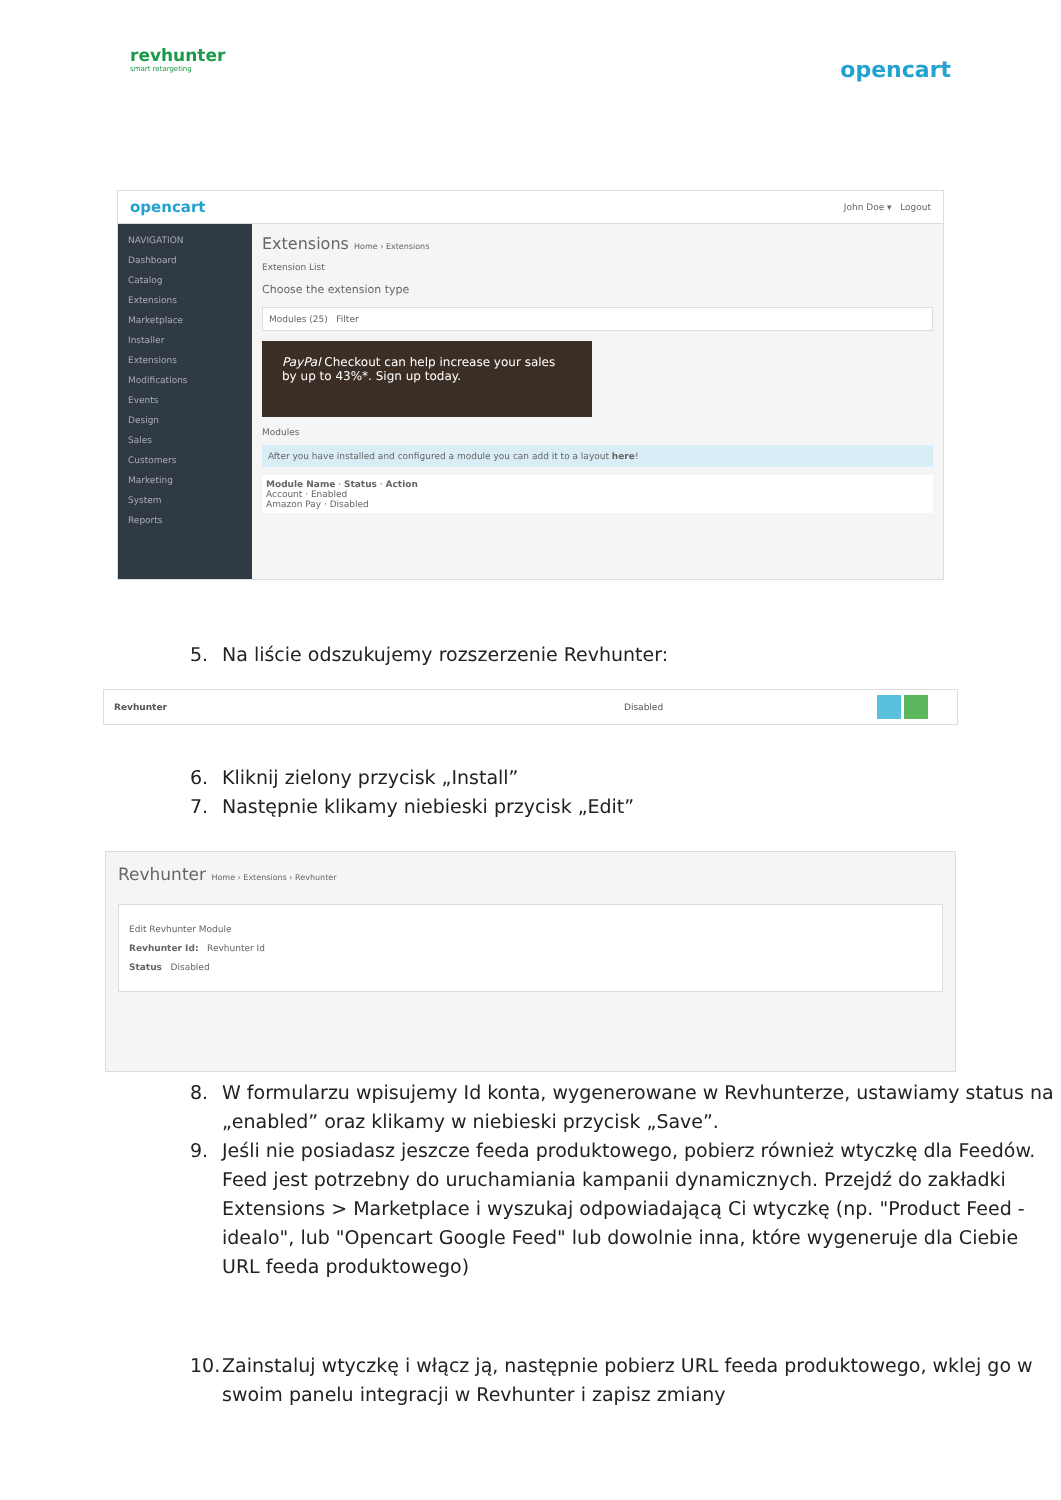revhunter
smart retargeting
opencart
opencart John Doe ▾ Logout
NAVIGATION
Dashboard
Catalog
Extensions
Marketplace
Installer
Extensions
Modifications
Events
Design
Sales
Customers
Marketing
System
Reports
Extensions Home › Extensions
Extension List
Choose the extension type
Modules (25) Filter
PayPal Checkout can help increase your sales by up to 43%*. Sign up today.
Modules
After you have installed and configured a module you can add it to a layout here!
Module Name · Status · Action
Account · Enabled
Amazon Pay · Disabled
5. Na liście odszukujemy rozszerzenie Revhunter:
Revhunter Disabled
6. Kliknij zielony przycisk „Install”
7. Następnie klikamy niebieski przycisk „Edit”
Revhunter Home › Extensions › Revhunter
Edit Revhunter Module
Revhunter Id: Revhunter Id
Status Disabled
8. W formularzu wpisujemy Id konta, wygenerowane w Revhunterze, ustawiamy status na „enabled” oraz klikamy w niebieski przycisk „Save”.
9. Jeśli nie posiadasz jeszcze feeda produktowego, pobierz również wtyczkę dla Feedów. Feed jest potrzebny do uruchamiania kampanii dynamicznych. Przejdź do zakładki Extensions > Marketplace i wyszukaj odpowiadającą Ci wtyczkę (np. "Product Feed - idealo", lub "Opencart Google Feed" lub dowolnie inna, które wygeneruje dla Ciebie URL feeda produktowego)
10.
Zainstaluj wtyczkę i włącz ją, następnie pobierz URL feeda produktowego, wklej go w swoim panelu integracji w Revhunter i zapisz zmiany